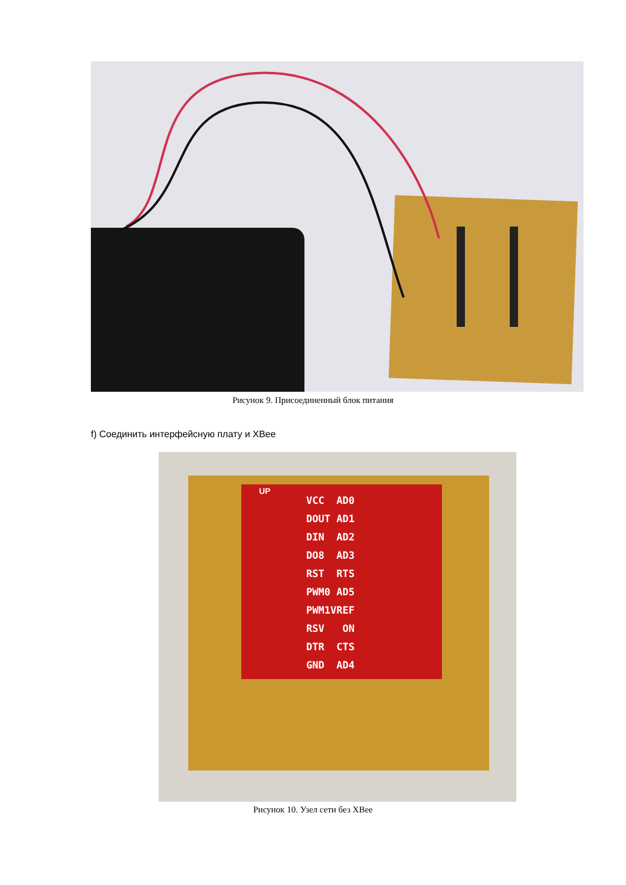Рисунок 9. Присоединенный блок питания
f) Соединить интерфейсную плату и XBee
VCC AD0
DOUT AD1
DIN AD2
DO8 AD3
RST RTS
PWM0 AD5
PWM1VREF
RSV ON
DTR CTS
GND AD4
UP
Рисунок 10. Узел сети без XBee